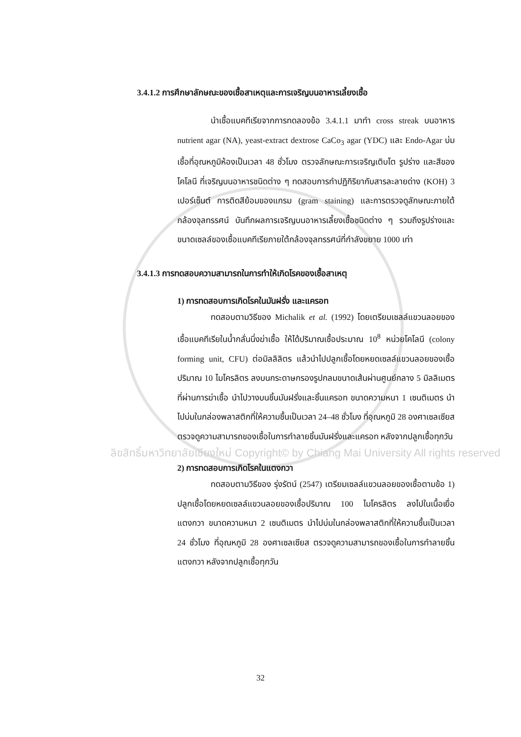3.4.1.2 การศึกษาลักษณะของเชื้อสาเหตุและการเจริญบนอาหารเลี้ยงเชื้อ
นำเชื้อแบคทีเรียจากการทดลองข้อ 3.4.1.1 มาทำ cross streak บนอาหาร nutrient agar (NA), yeast-extract dextrose CaCo<sub>3</sub> agar (YDC) และ Endo-Agar บ่มเชื้อที่อุณหภูมิห้องเป็นเวลา 48 ชั่วโมง ตรวจลักษณะการเจริญเติบโต รูปร่าง และสีของโคโลนี ที่เจริญบนอาหารชนิดต่าง ๆ ทดสอบการทำปฏิกิริยากับสารละลายด่าง (KOH) 3 เปอร์เซ็นต์ การติดสีย้อมของแกรม (gram staining) และการตรวจดูลักษณะภายใต้กล้องจุลทรรศน์ บันทึกผลการเจริญบนอาหารเลี้ยงเชื้อชนิดต่าง ๆ รวมถึงรูปร่างและขนาดเซลล์ของเชื้อแบคทีเรียภายใต้กล้องจุลทรรศน์ที่กำลังขยาย 1000 เท่า
3.4.1.3 การทดสอบความสามารถในการทำให้เกิดโรคของเชื้อสาเหตุ
1) การทดสอบการเกิดโรคในมันฝรั่ง และแครอท
ทดสอบตามวิธีของ Michalik et al. (1992) โดยเตรียมเซลล์แขวนลอยของเชื้อแบคทีเรียในน้ำกลั่นนึ่งฆ่าเชื้อ ให้ได้ปริมาณเชื้อประมาณ 10<sup>8</sup> หน่วยโคโลนี (colony forming unit, CFU) ต่อมิลลิลิตร แล้วนำไปปลูกเชื้อโดยหยดเซลล์แขวนลอยของเชื้อปริมาณ 10 ไมโครลิตร ลงบนกระดาษกรองรูปกลมขนาดเส้นผ่านศูนย์กลาง 5 มิลลิเมตร ที่ผ่านการฆ่าเชื้อ นำไปวางบนชิ้นมันฝรั่งและชิ้นแครอท ขนาดความหนา 1 เซนติเมตร นำไปบ่มในกล่องพลาสติกที่ให้ความชื้นเป็นเวลา 24–48 ชั่วโมง ที่อุณหภูมิ 28 องศาเซลเซียส ตรวจดูความสามารถของเชื้อในการทำลายชิ้นมันฝรั่งและแครอท หลังจากปลูกเชื้อทุกวัน
ลิขสิทธิ์มหาวิทยาลัยเชียงใหม่ Copyright© by Chiang Mai University All rights reserved
2) การทดสอบการเกิดโรคในแตงกวา
ทดสอบตามวิธีของ รุ่งรัตน์ (2547) เตรียมเซลล์แขวนลอยของเชื้อตามข้อ 1) ปลูกเชื้อโดยหยดเซลล์แขวนลอยของเชื้อปริมาณ 100 ไมโครลิตร ลงไปในเนื้อเยื่อแตงกวา ขนาดความหนา 2 เซนติเมตร นำไปบ่มในกล่องพลาสติกที่ให้ความชื้นเป็นเวลา 24 ชั่วโมง ที่อุณหภูมิ 28 องศาเซลเซียส ตรวจดูความสามารถของเชื้อในการทำลายชิ้นแตงกวา หลังจากปลูกเชื้อทุกวัน
32